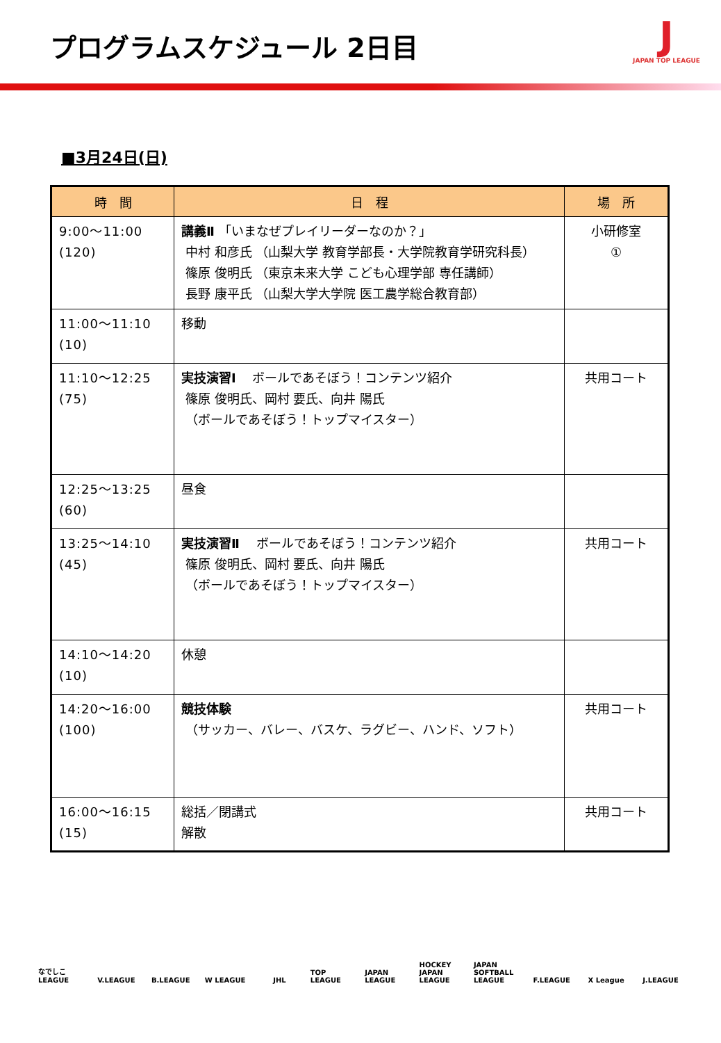プログラムスケジュール 2日目
J
JAPAN TOP LEAGUE
■3月24日(日)
| 時 間 | 日 程 | 場 所 |
| --- | --- | --- |
| 9:00～11:00 (120) | 講義Ⅱ 「いまなぜプレイリーダーなのか？」 中村 和彦氏 （山梨大学 教育学部長・大学院教育学研究科長） 篠原 俊明氏 （東京未来大学 こども心理学部 専任講師） 長野 康平氏 （山梨大学大学院 医工農学総合教育部） | 小研修室 ① |
| 11:00～11:10 (10) | 移動 | |
| 11:10～12:25 (75) | 実技演習Ⅰ ボールであそぼう！コンテンツ紹介 篠原 俊明氏、岡村 要氏、向井 陽氏 （ボールであそぼう！トップマイスター） | 共用コート |
| 12:25～13:25 (60) | 昼食 | |
| 13:25～14:10 (45) | 実技演習Ⅱ ボールであそぼう！コンテンツ紹介 篠原 俊明氏、岡村 要氏、向井 陽氏 （ボールであそぼう！トップマイスター） | 共用コート |
| 14:10～14:20 (10) | 休憩 | |
| 14:20～16:00 (100) | 競技体験 （サッカー、バレー、バスケ、ラグビー、ハンド、ソフト） | 共用コート |
| 16:00～16:15 (15) | 総括／閉講式 解散 | 共用コート |
なでしこ LEAGUE V.LEAGUE B.LEAGUE W LEAGUE JHL TOP LEAGUE JAPAN LEAGUE HOCKEY JAPAN LEAGUE JAPAN SOFTBALL LEAGUE F.LEAGUE X League J.LEAGUE